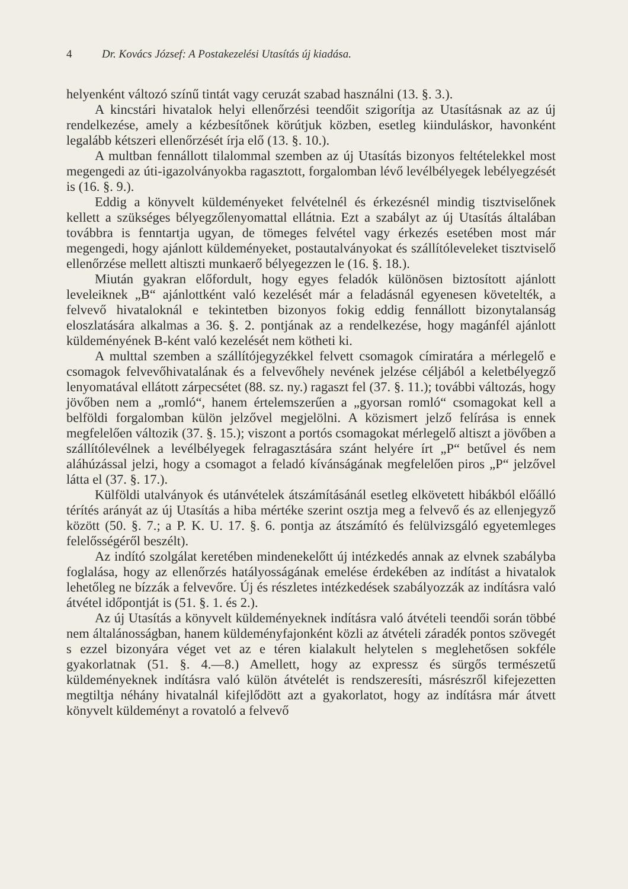4 Dr. Kovács József: A Postakezelési Utasítás új kiadása.
helyenként változó színű tintát vagy ceruzát szabad használni (13. §. 3.).
A kincstári hivatalok helyi ellenőrzési teendőit szigorítja az Utasításnak az az új rendelkezése, amely a kézbesítőnek körútjuk közben, esetleg kiinduláskor, havonként legalább kétszeri ellenőrzését írja elő (13. §. 10.).
A multban fennállott tilalommal szemben az új Utasítás bizonyos feltételekkel most megengedi az úti-igazolványokba ragasztott, forgalomban lévő levélbélyegek lebélyegzését is (16. §. 9.).
Eddig a könyvelt küldeményeket felvételnél és érkezésnél mindig tisztviselőnek kellett a szükséges bélyegzőlenyomattal ellátnia. Ezt a szabályt az új Utasítás általában továbbra is fenntartja ugyan, de tömeges felvétel vagy érkezés esetében most már megengedi, hogy ajánlott küldeményeket, postautalványokat és szállítóleveleket tisztviselő ellenőrzése mellett altiszti munkaerő bélyegezzen le (16. §. 18.).
Miután gyakran előfordult, hogy egyes feladók különösen biztosított ajánlott leveleiknek „B“ ajánlottként való kezelését már a feladásnál egyenesen követelték, a felvevő hivataloknál e tekintetben bizonyos fokig eddig fennállott bizonytalanság eloszlatására alkalmas a 36. §. 2. pontjának az a rendelkezése, hogy magánfél ajánlott küldeményének B-ként való kezelését nem kötheti ki.
A multtal szemben a szállítójegyzékkel felvett csomagok címiratára a mérlegelő e csomagok felvevőhivatalának és a felvevőhely nevének jelzése céljából a keletbélyegző lenyomatával ellátott zárpecsétet (88. sz. ny.) ragaszt fel (37. §. 11.); további változás, hogy jövőben nem a „romló“, hanem értelemszerűen a „gyorsan romló“ csomagokat kell a belföldi forgalomban külön jelzővel megjelölni. A közismert jelző felírása is ennek megfelelően változik (37. §. 15.); viszont a portós csomagokat mérlegelő altiszt a jövőben a szállítólevélnek a levélbélyegek felragasztására szánt helyére írt „P“ betűvel és nem aláhúzással jelzi, hogy a csomagot a feladó kívánságának megfelelően piros „P“ jelzővel látta el (37. §. 17.).
Külföldi utalványok és utánvételek átszámításánál esetleg elkövetett hibákból előálló térítés arányát az új Utasítás a hiba mértéke szerint osztja meg a felvevő és az ellenjegyző között (50. §. 7.; a P. K. U. 17. §. 6. pontja az átszámító és felülvizsgáló egyetemleges felelősségéről beszélt).
Az indító szolgálat keretében mindenekelőtt új intézkedés annak az elvnek szabályba foglalása, hogy az ellenőrzés hatályosságának emelése érdekében az indítást a hivatalok lehetőleg ne bízzák a felvevőre. Új és részletes intézkedések szabályozzák az indításra való átvétel időpontját is (51. §. 1. és 2.).
Az új Utasítás a könyvelt küldeményeknek indításra való átvételi teendői során többé nem általánosságban, hanem küldeményfajonként közli az átvételi záradék pontos szövegét s ezzel bizonyára véget vet az e téren kialakult helytelen s meglehetősen sokféle gyakorlatnak (51. §. 4.—8.) Amellett, hogy az expressz és sürgős természetű küldeményeknek indításra való külön átvételét is rendszeresíti, másrészről kifejezetten megtiltja néhány hivatalnál kifejlődött azt a gyakorlatot, hogy az indításra már átvett könyvelt küldeményt a rovatoló a felvevő